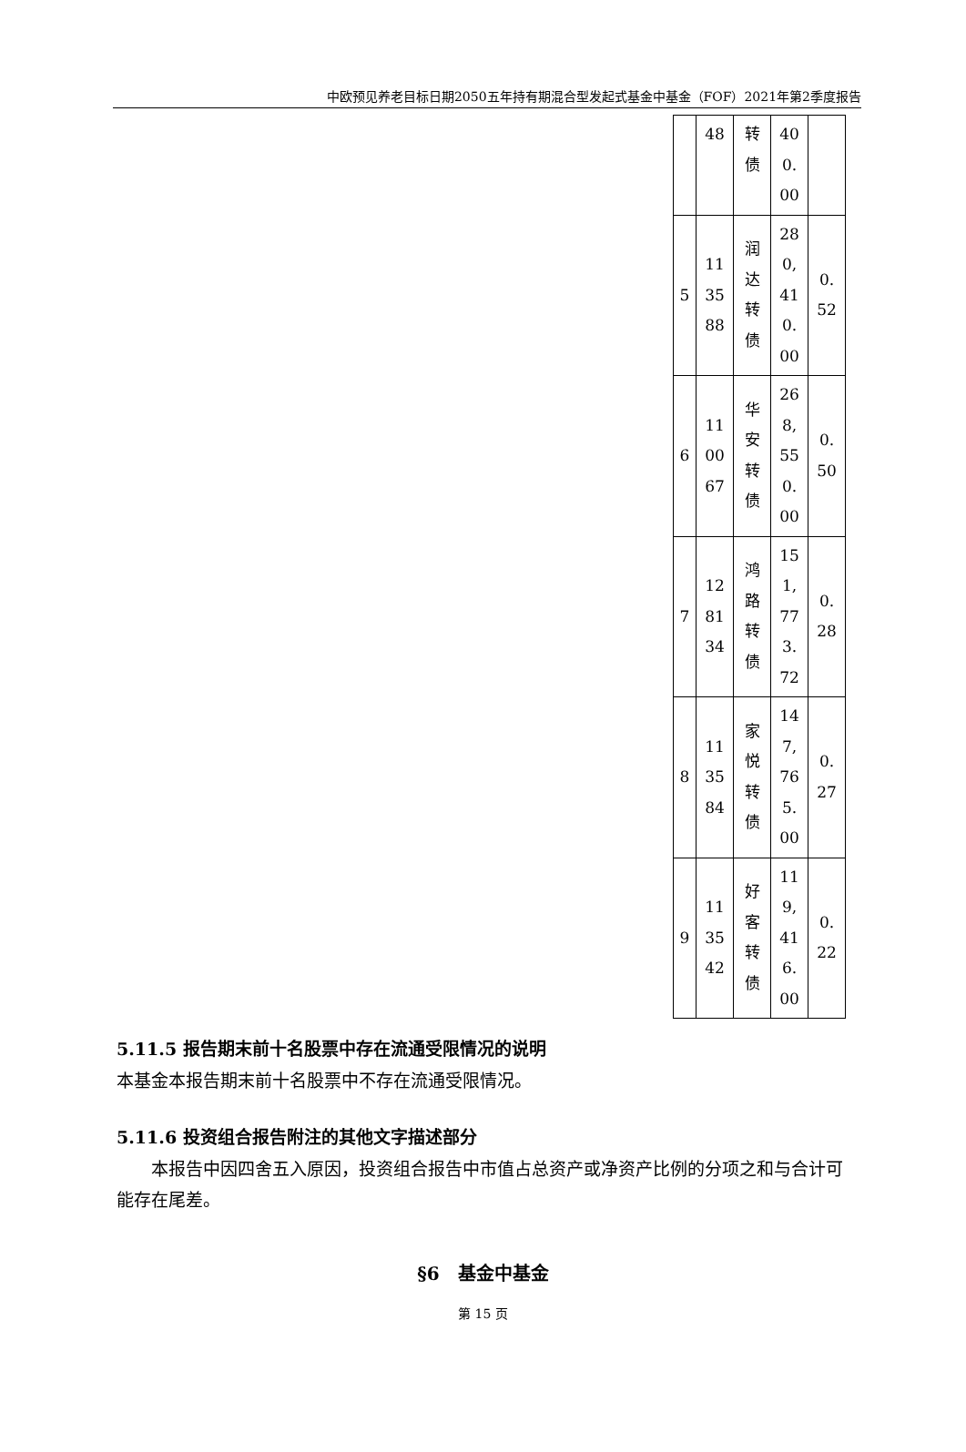中欧预见养老目标日期2050五年持有期混合型发起式基金中基金（FOF）2021年第2季度报告
| | 48 | 转 债 | 40 0. 00 | |
| 5 | 11 35 88 | 润 达 转 债 | 28 0, 41 0. 00 | 0. 52 |
| 6 | 11 00 67 | 华 安 转 债 | 26 8, 55 0. 00 | 0. 50 |
| 7 | 12 81 34 | 鸿 路 转 债 | 15 1, 77 3. 72 | 0. 28 |
| 8 | 11 35 84 | 家 悦 转 债 | 14 7, 76 5. 00 | 0. 27 |
| 9 | 11 35 42 | 好 客 转 债 | 11 9, 41 6. 00 | 0. 22 |
5.11.5 报告期末前十名股票中存在流通受限情况的说明
本基金本报告期末前十名股票中不存在流通受限情况。
5.11.6 投资组合报告附注的其他文字描述部分
本报告中因四舍五入原因，投资组合报告中市值占总资产或净资产比例的分项之和与合计可能存在尾差。
§6　基金中基金
第 15 页